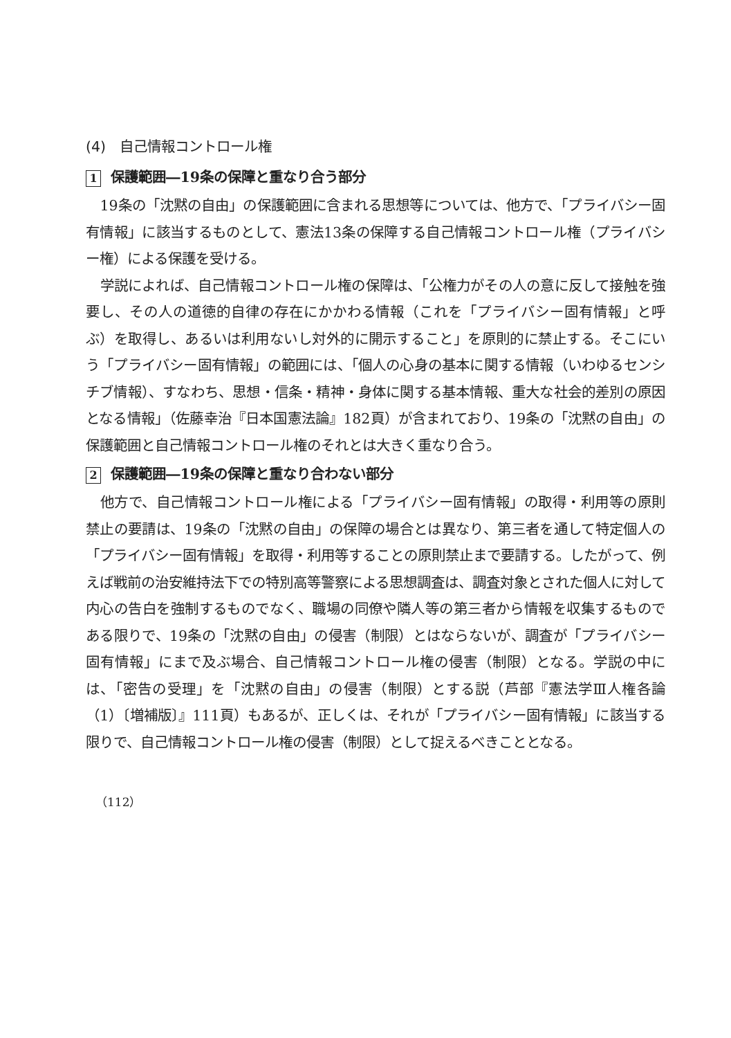(4)　自己情報コントロール権
1 保護範囲―19条の保障と重なり合う部分
19条の「沈黙の自由」の保護範囲に含まれる思想等については、他方で、「プライバシー固有情報」に該当するものとして、憲法13条の保障する自己情報コントロール権（プライバシー権）による保護を受ける。
学説によれば、自己情報コントロール権の保障は、「公権力がその人の意に反して接触を強要し、その人の道徳的自律の存在にかかわる情報（これを「プライバシー固有情報」と呼ぶ）を取得し、あるいは利用ないし対外的に開示すること」を原則的に禁止する。そこにいう「プライバシー固有情報」の範囲には、「個人の心身の基本に関する情報（いわゆるセンシチブ情報）、すなわち、思想・信条・精神・身体に関する基本情報、重大な社会的差別の原因となる情報」（佐藤幸治『日本国憲法論』182頁）が含まれており、19条の「沈黙の自由」の保護範囲と自己情報コントロール権のそれとは大きく重なり合う。
2 保護範囲―19条の保障と重なり合わない部分
他方で、自己情報コントロール権による「プライバシー固有情報」の取得・利用等の原則禁止の要請は、19条の「沈黙の自由」の保障の場合とは異なり、第三者を通して特定個人の「プライバシー固有情報」を取得・利用等することの原則禁止まで要請する。したがって、例えば戦前の治安維持法下での特別高等警察による思想調査は、調査対象とされた個人に対して内心の告白を強制するものでなく、職場の同僚や隣人等の第三者から情報を収集するものである限りで、19条の「沈黙の自由」の侵害（制限）とはならないが、調査が「プライバシー固有情報」にまで及ぶ場合、自己情報コントロール権の侵害（制限）となる。学説の中には、「密告の受理」を「沈黙の自由」の侵害（制限）とする説（芦部『憲法学Ⅲ人権各論（1）〔増補版〕』111頁）もあるが、正しくは、それが「プライバシー固有情報」に該当する限りで、自己情報コントロール権の侵害（制限）として捉えるべきこととなる。
（112）